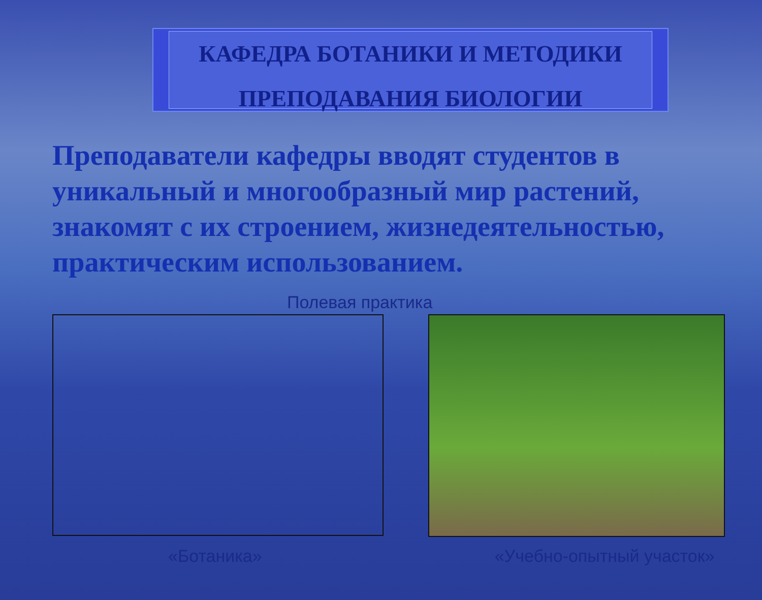КАФЕДРА БОТАНИКИ И МЕТОДИКИ
ПРЕПОДАВАНИЯ БИОЛОГИИ
Преподаватели кафедры вводят студентов в уникальный и многообразный мир растений, знакомят с их строением, жизнедеятельностью, практическим использованием.
Полевая практика
«Ботаника» «Учебно-опытный участок»